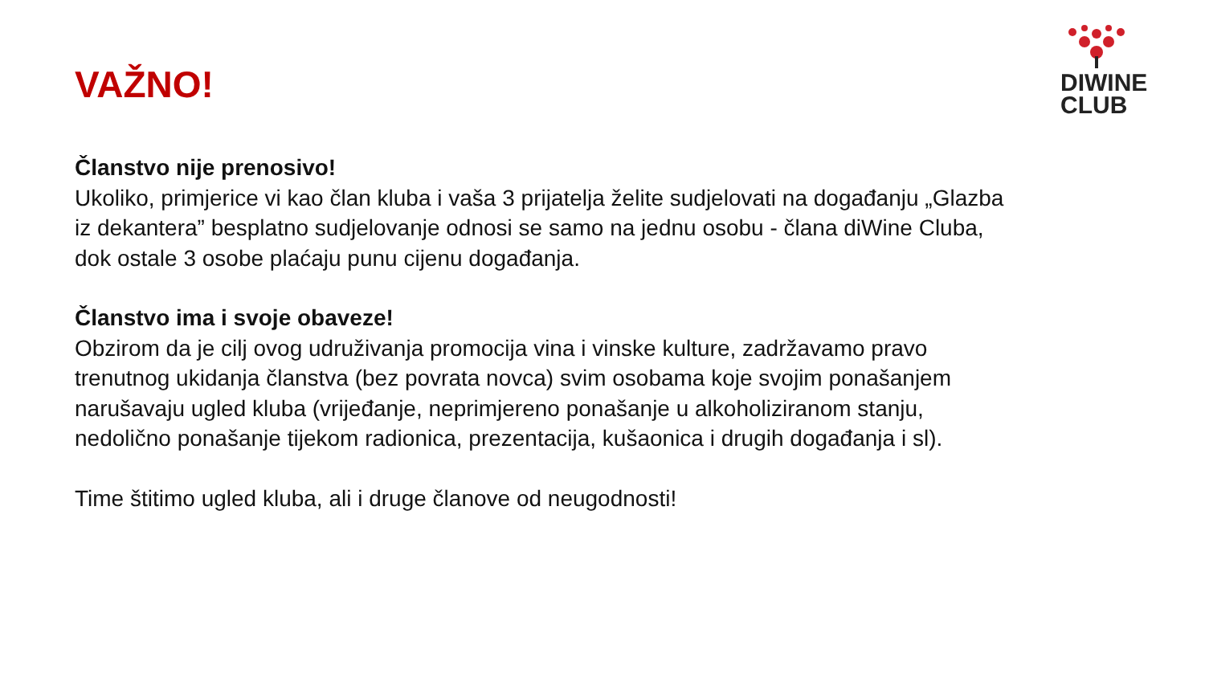VAŽNO!
DIWINE
CLUB
Članstvo nije prenosivo!
Ukoliko, primjerice vi kao član kluba i vaša 3 prijatelja želite sudjelovati na događanju „Glazba iz dekantera” besplatno sudjelovanje odnosi se samo na jednu osobu - člana diWine Cluba, dok ostale 3 osobe plaćaju punu cijenu događanja.
Članstvo ima i svoje obaveze!
Obzirom da je cilj ovog udruživanja promocija vina i vinske kulture, zadržavamo pravo trenutnog ukidanja članstva (bez povrata novca) svim osobama koje svojim ponašanjem narušavaju ugled kluba (vrijeđanje, neprimjereno ponašanje u alkoholiziranom stanju, nedolično ponašanje tijekom radionica, prezentacija, kušaonica i drugih događanja i sl).
Time štitimo ugled kluba, ali i druge članove od neugodnosti!